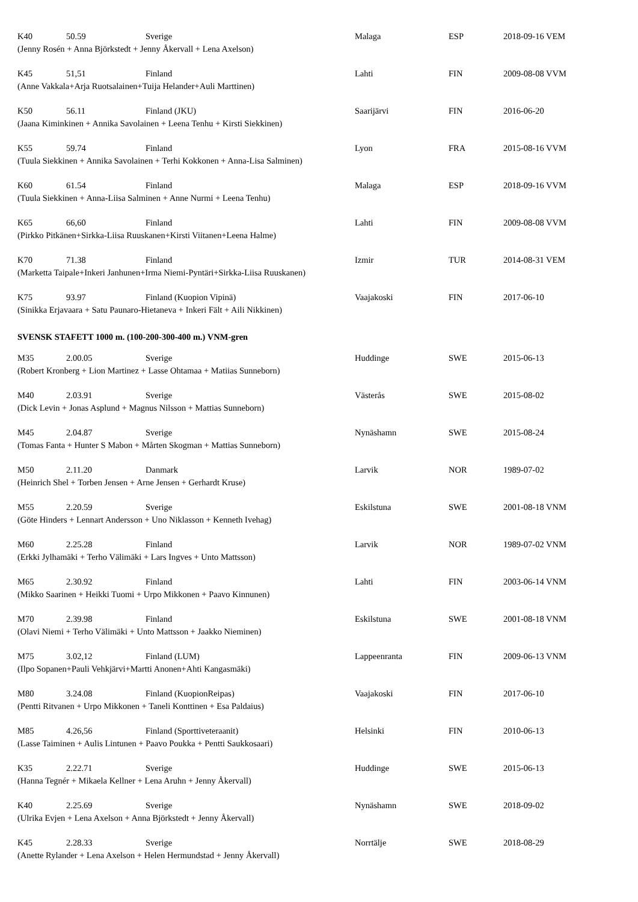| K40 | 50.59 | Sverige | Malaga | ESP | 2018-09-16 VEM |
| (Jenny Rosén + Anna Björkstedt + Jenny Åkervall + Lena Axelson) | | | | | |
| K45 | 51,51 | Finland | Lahti | FIN | 2009-08-08 VVM |
| (Anne Vakkala+Arja Ruotsalainen+Tuija Helander+Auli Marttinen) | | | | | |
| K50 | 56.11 | Finland (JKU) | Saarijärvi | FIN | 2016-06-20 |
| (Jaana Kiminkinen + Annika Savolainen + Leena Tenhu + Kirsti Siekkinen) | | | | | |
| K55 | 59.74 | Finland | Lyon | FRA | 2015-08-16 VVM |
| (Tuula Siekkinen + Annika Savolainen + Terhi Kokkonen + Anna-Lisa Salminen) | | | | | |
| K60 | 61.54 | Finland | Malaga | ESP | 2018-09-16 VVM |
| (Tuula Siekkinen + Anna-Liisa Salminen + Anne Nurmi + Leena Tenhu) | | | | | |
| K65 | 66,60 | Finland | Lahti | FIN | 2009-08-08 VVM |
| (Pirkko Pitkänen+Sirkka-Liisa Ruuskanen+Kirsti Viitanen+Leena Halme) | | | | | |
| K70 | 71.38 | Finland | Izmir | TUR | 2014-08-31 VEM |
| (Marketta Taipale+Inkeri Janhunen+Irma Niemi-Pyntäri+Sirkka-Liisa Ruuskanen) | | | | | |
| K75 | 93.97 | Finland (Kuopion Vipinä) | Vaajakoski | FIN | 2017-06-10 |
| (Sinikka Erjavaara + Satu Paunaro-Hietaneva + Inkeri Fält + Aili Nikkinen) | | | | | |
SVENSK STAFETT 1000 m. (100-200-300-400 m.) VNM-gren
| M35 | 2.00.05 | Sverige | Huddinge | SWE | 2015-06-13 |
| (Robert Kronberg + Lion Martinez + Lasse Ohtamaa + Matiias Sunneborn) | | | | | |
| M40 | 2.03.91 | Sverige | Västerås | SWE | 2015-08-02 |
| (Dick Levin + Jonas Asplund + Magnus Nilsson + Mattias Sunneborn) | | | | | |
| M45 | 2.04.87 | Sverige | Nynäshamn | SWE | 2015-08-24 |
| (Tomas Fanta + Hunter S Mabon + Mårten Skogman + Mattias Sunneborn) | | | | | |
| M50 | 2.11.20 | Danmark | Larvik | NOR | 1989-07-02 |
| (Heinrich Shel + Torben Jensen + Arne Jensen + Gerhardt Kruse) | | | | | |
| M55 | 2.20.59 | Sverige | Eskilstuna | SWE | 2001-08-18 VNM |
| (Göte Hinders + Lennart Andersson + Uno Niklasson + Kenneth Ivehag) | | | | | |
| M60 | 2.25.28 | Finland | Larvik | NOR | 1989-07-02 VNM |
| (Erkki Jylhamäki + Terho Välimäki + Lars Ingves + Unto Mattsson) | | | | | |
| M65 | 2.30.92 | Finland | Lahti | FIN | 2003-06-14 VNM |
| (Mikko Saarinen + Heikki Tuomi + Urpo Mikkonen + Paavo Kinnunen) | | | | | |
| M70 | 2.39.98 | Finland | Eskilstuna | SWE | 2001-08-18 VNM |
| (Olavi Niemi + Terho Välimäki + Unto Mattsson + Jaakko Nieminen) | | | | | |
| M75 | 3.02,12 | Finland (LUM) | Lappeenranta | FIN | 2009-06-13 VNM |
| (Ilpo Sopanen+Pauli Vehkjärvi+Martti Anonen+Ahti Kangasmäki) | | | | | |
| M80 | 3.24.08 | Finland (KuopionReipas) | Vaajakoski | FIN | 2017-06-10 |
| (Pentti Ritvanen + Urpo Mikkonen + Taneli Konttinen + Esa Paldaius) | | | | | |
| M85 | 4.26,56 | Finland (Sporttiveteraanit) | Helsinki | FIN | 2010-06-13 |
| (Lasse Taiminen + Aulis Lintunen + Paavo Poukka + Pentti Saukkosaari) | | | | | |
| K35 | 2.22.71 | Sverige | Huddinge | SWE | 2015-06-13 |
| (Hanna Tegnér + Mikaela Kellner + Lena Aruhn + Jenny Åkervall) | | | | | |
| K40 | 2.25.69 | Sverige | Nynäshamn | SWE | 2018-09-02 |
| (Ulrika Evjen + Lena Axelson + Anna Björkstedt + Jenny Åkervall) | | | | | |
| K45 | 2.28.33 | Sverige | Norrtälje | SWE | 2018-08-29 |
| (Anette Rylander + Lena Axelson + Helen Hermundstad + Jenny Åkervall) | | | | | |